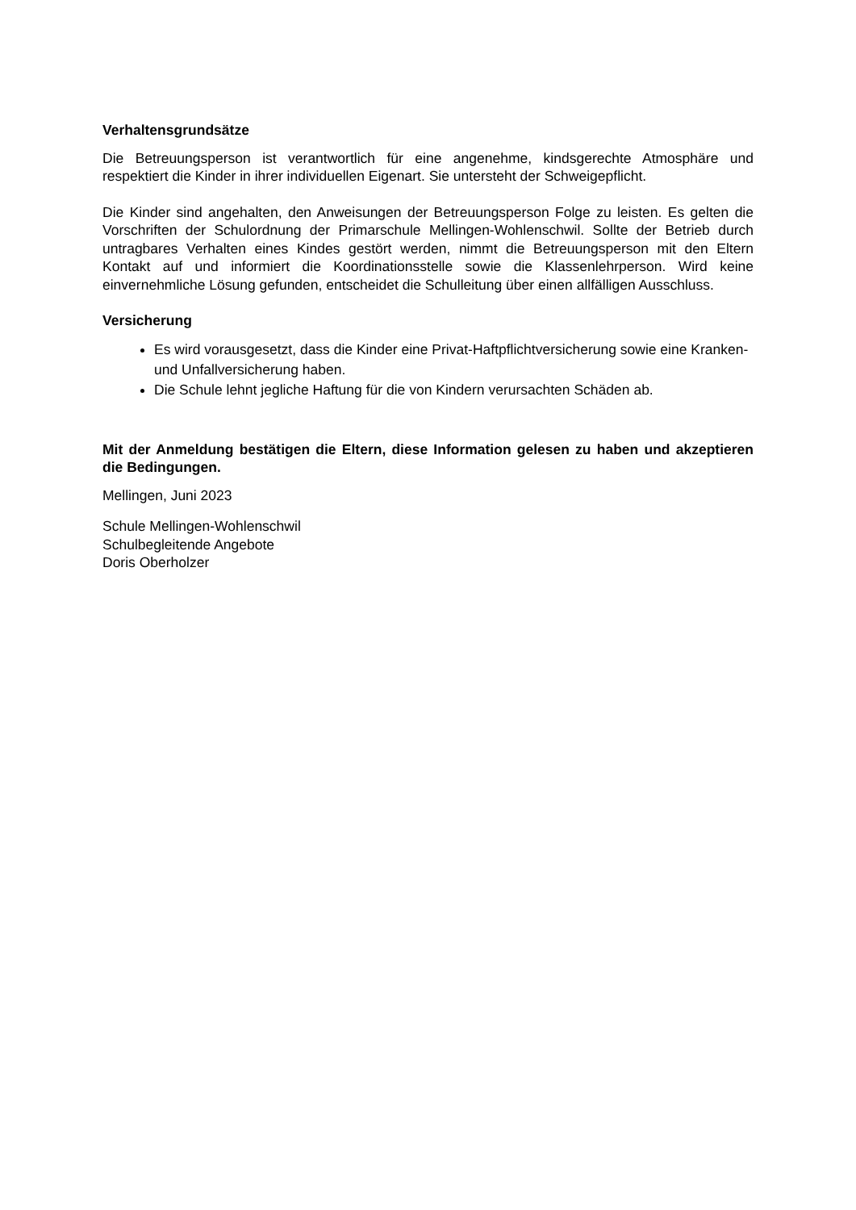Verhaltensgrundsätze
Die Betreuungsperson ist verantwortlich für eine angenehme, kindsgerechte Atmosphäre und respektiert die Kinder in ihrer individuellen Eigenart. Sie untersteht der Schweigepflicht.
Die Kinder sind angehalten, den Anweisungen der Betreuungsperson Folge zu leisten. Es gelten die Vorschriften der Schulordnung der Primarschule Mellingen-Wohlenschwil. Sollte der Betrieb durch untragbares Verhalten eines Kindes gestört werden, nimmt die Betreuungsperson mit den Eltern Kontakt auf und informiert die Koordinationsstelle sowie die Klassenlehrperson. Wird keine einvernehmliche Lösung gefunden, entscheidet die Schulleitung über einen allfälligen Ausschluss.
Versicherung
Es wird vorausgesetzt, dass die Kinder eine Privat-Haftpflichtversicherung sowie eine Kranken- und Unfallversicherung haben.
Die Schule lehnt jegliche Haftung für die von Kindern verursachten Schäden ab.
Mit der Anmeldung bestätigen die Eltern, diese Information gelesen zu haben und akzeptieren die Bedingungen.
Mellingen, Juni 2023
Schule Mellingen-Wohlenschwil
Schulbegleitende Angebote
Doris Oberholzer